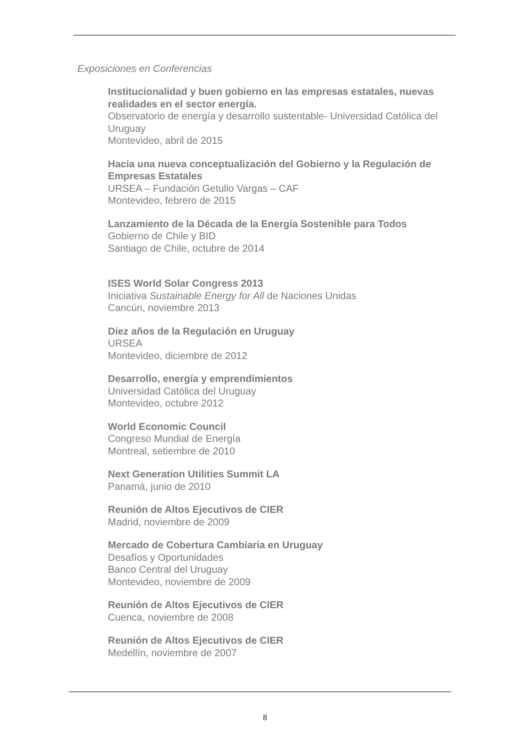Exposiciones en Conferencias
Institucionalidad y buen gobierno en las empresas estatales, nuevas realidades en el sector energía.
Observatorio de energía y desarrollo sustentable- Universidad Católica del Uruguay
Montevideo, abril de 2015
Hacia una nueva conceptualización del Gobierno y la Regulación de Empresas Estatales
URSEA – Fundación Getulio Vargas – CAF
Montevideo, febrero de 2015
Lanzamiento de la Década de la Energía Sostenible para Todos
Gobierno de Chile y BID
Santiago de Chile, octubre de 2014
ISES World Solar Congress 2013
Iniciativa Sustainable Energy for All de Naciones Unidas
Cancún, noviembre 2013
Diez años de la Regulación en Uruguay
URSEA
Montevideo, diciembre de 2012
Desarrollo, energía y emprendimientos
Universidad Católica del Uruguay
Montevideo, octubre 2012
World Economic Council
Congreso Mundial de Energía
Montreal, setiembre de 2010
Next Generation Utilities Summit LA
Panamá, junio de 2010
Reunión de Altos Ejecutivos de CIER
Madrid, noviembre de 2009
Mercado de Cobertura Cambiaria en Uruguay
Desafíos y Oportunidades
Banco Central del Uruguay
Montevideo, noviembre de 2009
Reunión de Altos Ejecutivos de CIER
Cuenca, noviembre de 2008
Reunión de Altos Ejecutivos de CIER
Medellín, noviembre de 2007
8